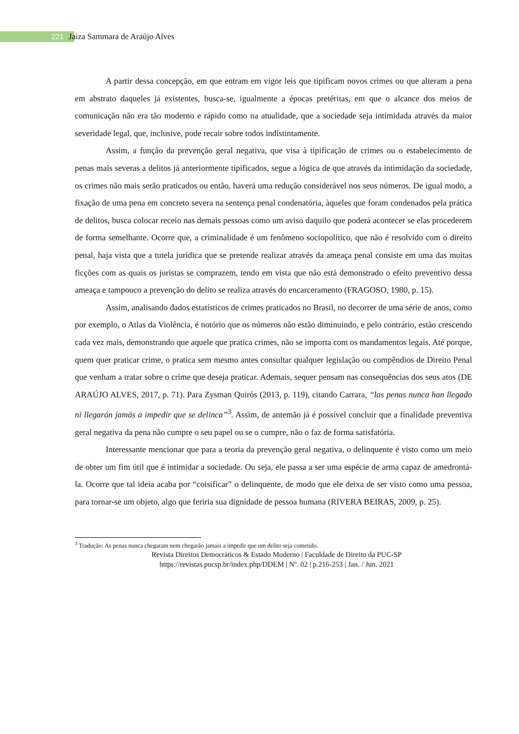221 Jaiza Sammara de Araújo Alves
A partir dessa concepção, em que entram em vigor leis que tipificam novos crimes ou que alteram a pena em abstrato daqueles já existentes, busca-se, igualmente a épocas pretéritas, em que o alcance dos meios de comunicação não era tão moderno e rápido como na atualidade, que a sociedade seja intimidada através da maior severidade legal, que, inclusive, pode recair sobre todos indistintamente.
Assim, a função da prevenção geral negativa, que visa à tipificação de crimes ou o estabelecimento de penas mais severas a delitos já anteriormente tipificados, segue a lógica de que através da intimidação da sociedade, os crimes não mais serão praticados ou então, haverá uma redução considerável nos seus números. De igual modo, a fixação de uma pena em concreto severa na sentença penal condenatória, àqueles que foram condenados pela prática de delitos, busca colocar receio nas demais pessoas como um aviso daquilo que poderá acontecer se elas procederem de forma semelhante. Ocorre que, a criminalidade é um fenômeno sociopolítico, que não é resolvido com o direito penal, haja vista que a tutela jurídica que se pretende realizar através da ameaça penal consiste em uma das muitas ficções com as quais os juristas se comprazem, tendo em vista que não está demonstrado o efeito preventivo dessa ameaça e tampouco a prevenção do delito se realiza através do encarceramento (FRAGOSO, 1980, p. 15).
Assim, analisando dados estatísticos de crimes praticados no Brasil, no decorrer de uma série de anos, como por exemplo, o Atlas da Violência, é notório que os números não estão diminuindo, e pelo contrário, estão crescendo cada vez mais, demonstrando que aquele que pratica crimes, não se importa com os mandamentos legais. Até porque, quem quer praticar crime, o pratica sem mesmo antes consultar qualquer legislação ou compêndios de Direito Penal que venham a tratar sobre o crime que deseja praticar. Ademais, sequer pensam nas consequências dos seus atos (DE ARAÚJO ALVES, 2017, p. 71). Para Zysman Quirós (2013, p. 119), citando Carrara, “las penas nunca han llegado ni llegarán jamás a impedir que se delinca”<sup>3</sup>. Assim, de antemão já é possível concluir que a finalidade preventiva geral negativa da pena não cumpre o seu papel ou se o cumpre, não o faz de forma satisfatória.
Interessante mencionar que para a teoria da prevenção geral negativa, o delinquente é visto como um meio de obter um fim útil que é intimidar a sociedade. Ou seja, ele passa a ser uma espécie de arma capaz de amedrontá-la. Ocorre que tal ideia acaba por “coisificar” o delinquente, de modo que ele deixa de ser visto como uma pessoa, para tornar-se um objeto, algo que feriria sua dignidade de pessoa humana (RIVERA BEIRAS, 2009, p. 25).
<sup>3</sup> Tradução: As penas nunca chegaram nem chegarão jamais a impedir que um delito seja cometido.
Revista Direitos Democráticos & Estado Moderno | Faculdade de Direito da PUC-SP
https://revistas.pucsp.br/index.php/DDEM | Nº. 02 | p.216-253 | Jan. / Jun. 2021